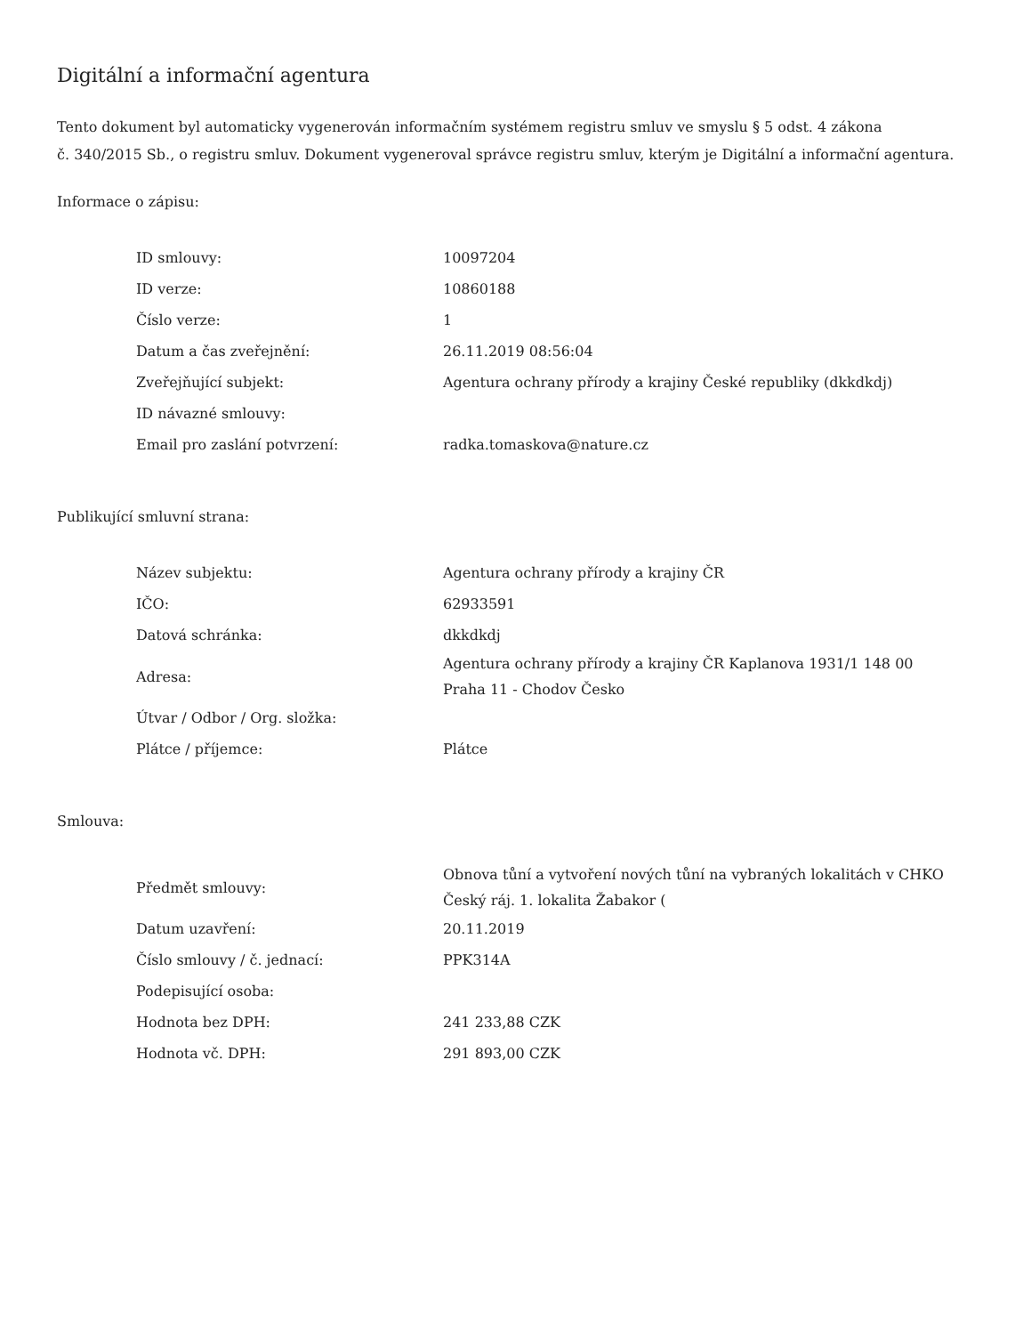Digitální a informační agentura
Tento dokument byl automaticky vygenerován informačním systémem registru smluv ve smyslu § 5 odst. 4 zákona
č. 340/2015 Sb., o registru smluv. Dokument vygeneroval správce registru smluv, kterým je Digitální a informační agentura.
Informace o zápisu:
| ID smlouvy: | 10097204 |
| ID verze: | 10860188 |
| Číslo verze: | 1 |
| Datum a čas zveřejnění: | 26.11.2019 08:56:04 |
| Zveřejňující subjekt: | Agentura ochrany přírody a krajiny České republiky (dkkdkdj) |
| ID návazné smlouvy: | |
| Email pro zaslání potvrzení: | radka.tomaskova@nature.cz |
Publikující smluvní strana:
| Název subjektu: | Agentura ochrany přírody a krajiny ČR |
| IČO: | 62933591 |
| Datová schránka: | dkkdkdj |
| Adresa: | Agentura ochrany přírody a krajiny ČR Kaplanova 1931/1 148 00 Praha 11 - Chodov Česko |
| Útvar / Odbor / Org. složka: | |
| Plátce / příjemce: | Plátce |
Smlouva:
| Předmět smlouvy: | Obnova tůní a vytvoření nových tůní na vybraných lokalitách v CHKO Český ráj. 1. lokalita Žabakor ( |
| Datum uzavření: | 20.11.2019 |
| Číslo smlouvy / č. jednací: | PPK314A |
| Podepisující osoba: | |
| Hodnota bez DPH: | 241 233,88 CZK |
| Hodnota vč. DPH: | 291 893,00 CZK |